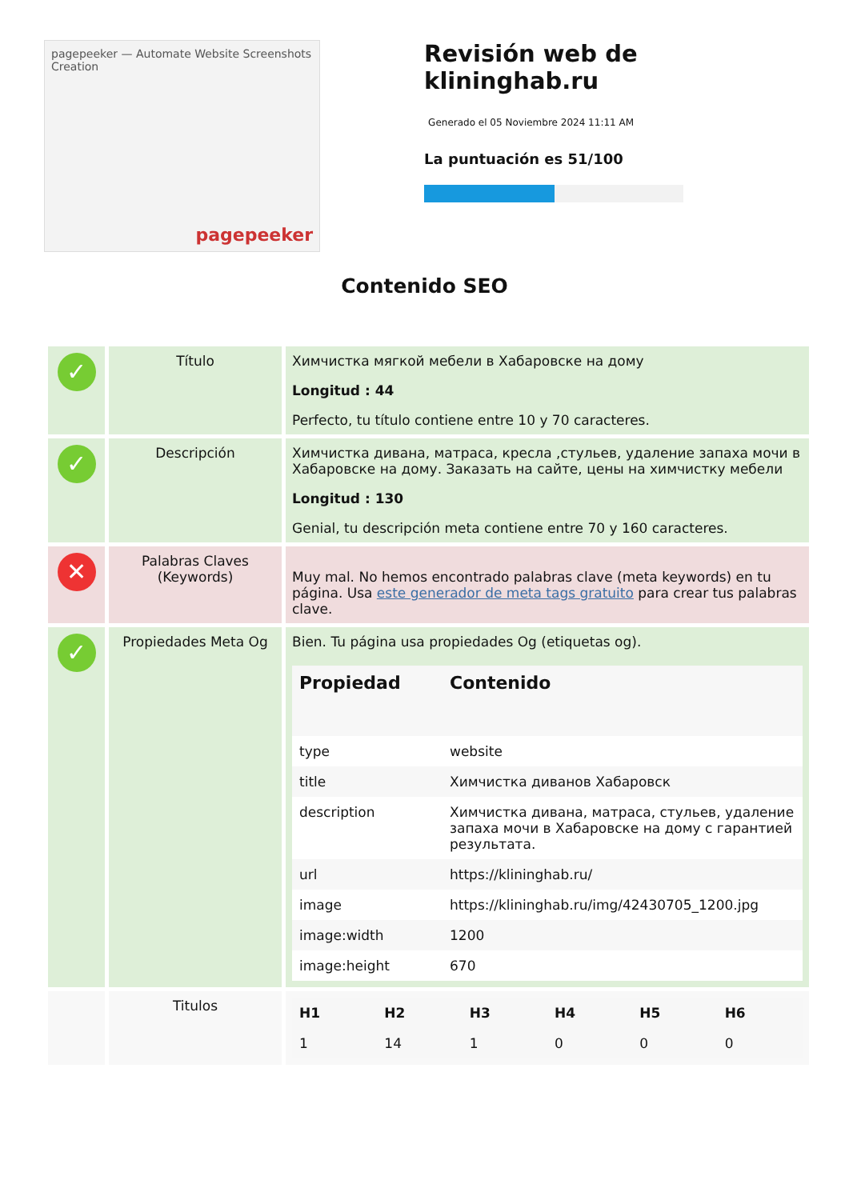pagepeeker — Automate Website Screenshots Creation
pagepeeker
Revisión web de klininghab.ru
Generado el 05 Noviembre 2024 11:11 AM
La puntuación es 51/100
Contenido SEO
| ✓ | Título | Химчистка мягкой мебели в Хабаровске на дому Longitud : 44 Perfecto, tu título contiene entre 10 y 70 caracteres. |
| ✓ | Descripción | Химчистка дивана, матраса, кресла ,стульев, удаление запаха мочи в Хабаровске на дому. Заказать на сайте, цены на химчистку мебели Longitud : 130 Genial, tu descripción meta contiene entre 70 y 160 caracteres. |
| ✕ | Palabras Claves (Keywords) | Muy mal. No hemos encontrado palabras clave (meta keywords) en tu página. Usa este generador de meta tags gratuito para crear tus palabras clave. |
| ✓ | Propiedades Meta Og | Bien. Tu página usa propiedades Og (etiquetas og). / Propiedad / Contenido / / --- / --- / / type / website / / title / Химчистка диванов Хабаровск / / description / Химчистка дивана, матраса, стульев, удаление запаха мочи в Хабаровске на дому с гарантией результата. / / url / https://klininghab.ru/ / / image / https://klininghab.ru/img/42430705_1200.jpg / / image:width / 1200 / / image:height / 670 / |
| | Titulos | / H1 / H2 / H3 / H4 / H5 / H6 / / --- / --- / --- / --- / --- / --- / / 1 / 14 / 1 / 0 / 0 / 0 / |